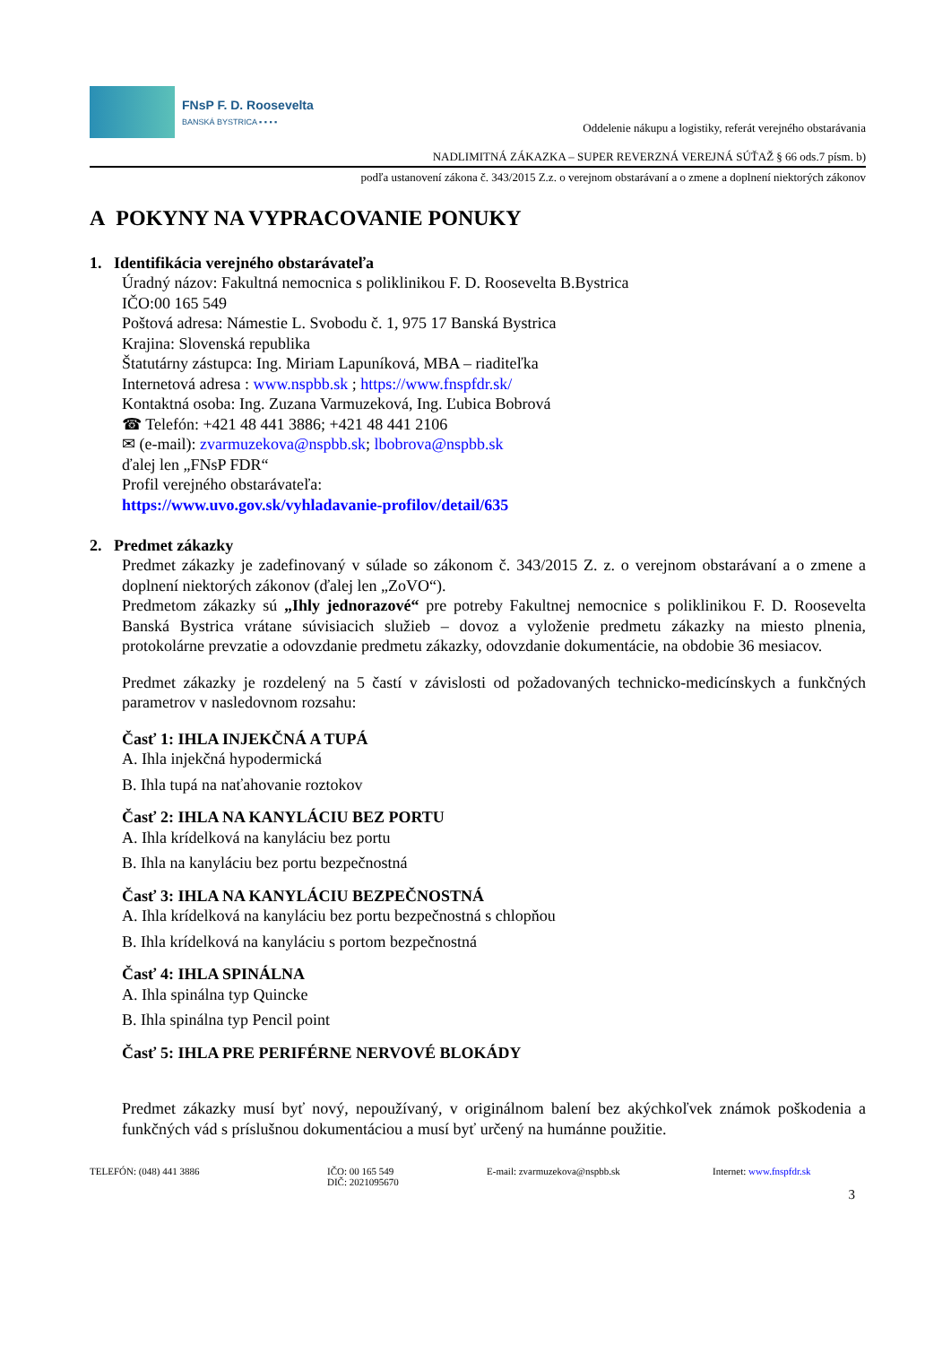FNsP F. D. Roosevelta
BANSKÁ BYSTRICA ▪ ▪ ▪ ▪
Oddelenie nákupu a logistiky, referát verejného obstarávania
NADLIMITNÁ ZÁKAZKA – SUPER REVERZNÁ VEREJNÁ SÚŤAŽ § 66 ods.7 písm. b)
podľa ustanovení zákona č. 343/2015 Z.z. o verejnom obstarávaní a o zmene a doplnení niektorých zákonov
A POKYNY NA VYPRACOVANIE PONUKY
1. Identifikácia verejného obstarávateľa
Úradný názov: Fakultná nemocnica s poliklinikou F. D. Roosevelta B.Bystrica
IČO:00 165 549
Poštová adresa: Námestie L. Svobodu č. 1, 975 17 Banská Bystrica
Krajina: Slovenská republika
Štatutárny zástupca: Ing. Miriam Lapuníková, MBA – riaditeľka
Internetová adresa : www.nspbb.sk ; https://www.fnspfdr.sk/
Kontaktná osoba: Ing. Zuzana Varmuzeková, Ing. Ľubica Bobrová
☎ Telefón: +421 48 441 3886; +421 48 441 2106
✉ (e-mail): zvarmuzekova@nspbb.sk; lbobrova@nspbb.sk
ďalej len „FNsP FDR“
Profil verejného obstarávateľa:
https://www.uvo.gov.sk/vyhladavanie-profilov/detail/635
2. Predmet zákazky
Predmet zákazky je zadefinovaný v súlade so zákonom č. 343/2015 Z. z. o verejnom obstarávaní a o zmene a doplnení niektorých zákonov (ďalej len „ZoVO“).
Predmetom zákazky sú „Ihly jednorazové“ pre potreby Fakultnej nemocnice s poliklinikou F. D. Roosevelta Banská Bystrica vrátane súvisiacich služieb – dovoz a vyloženie predmetu zákazky na miesto plnenia, protokolárne prevzatie a odovzdanie predmetu zákazky, odovzdanie dokumentácie, na obdobie 36 mesiacov.
Predmet zákazky je rozdelený na 5 častí v závislosti od požadovaných technicko-medicínskych a funkčných parametrov v nasledovnom rozsahu:
Časť 1: IHLA INJEKČNÁ A TUPÁ
A. Ihla injekčná hypodermická
B. Ihla tupá na naťahovanie roztokov
Časť 2: IHLA NA KANYLÁCIU BEZ PORTU
A. Ihla krídelková na kanyláciu bez portu
B. Ihla na kanyláciu bez portu bezpečnostná
Časť 3: IHLA NA KANYLÁCIU BEZPEČNOSTNÁ
A. Ihla krídelková na kanyláciu bez portu bezpečnostná s chlopňou
B. Ihla krídelková na kanyláciu s portom bezpečnostná
Časť 4: IHLA SPINÁLNA
A. Ihla spinálna typ Quincke
B. Ihla spinálna typ Pencil point
Časť 5: IHLA PRE PERIFÉRNE NERVOVÉ BLOKÁDY
Predmet zákazky musí byť nový, nepoužívaný, v originálnom balení bez akýchkoľvek známok poškodenia a funkčných vád s príslušnou dokumentáciou a musí byť určený na humánne použitie.
TELEFÓN: (048) 441 3886 IČO: 00 165 549
DIČ: 2021095670
E-mail: zvarmuzekova@nspbb.sk Internet: www.fnspfdr.sk
3